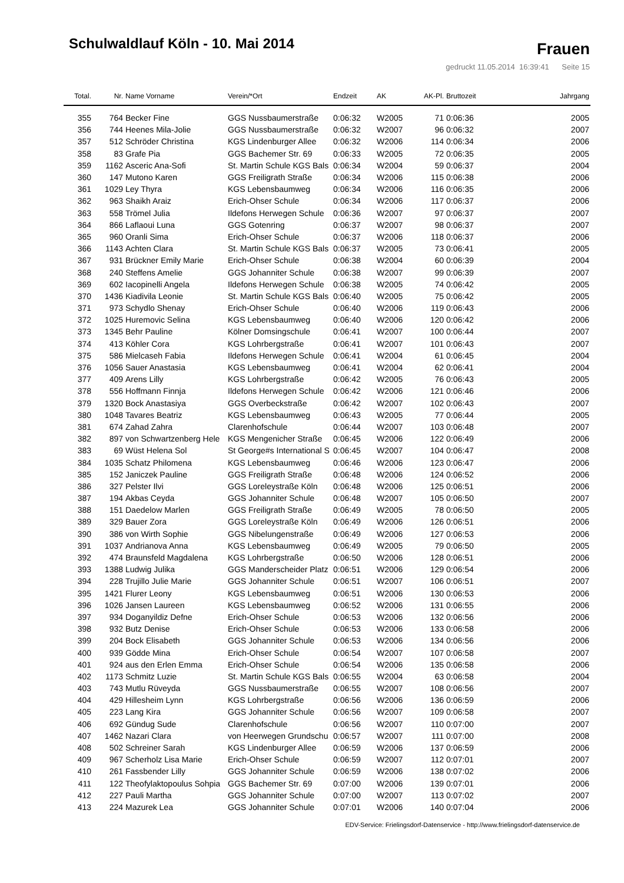Schulwaldlauf Köln - 10. Mai 2014
Frauen
gedruckt 11.05.2014 16:39:41 Seite 15
| Total. | Nr. | Name Vorname | Verein/*Ort | Endzeit | AK | AK-Pl. | Bruttozeit | Jahrgang |
| --- | --- | --- | --- | --- | --- | --- | --- | --- |
| 355 | 764 | Becker Fine | GGS Nussbaumerstraße | 0:06:32 | W2005 | 71 | 0:06:36 | 2005 |
| 356 | 744 | Heenes Mila-Jolie | GGS Nussbaumerstraße | 0:06:32 | W2007 | 96 | 0:06:32 | 2007 |
| 357 | 512 | Schröder Christina | KGS Lindenburger Allee | 0:06:32 | W2006 | 114 | 0:06:34 | 2006 |
| 358 | 83 | Grafe Pia | GGS Bachemer Str. 69 | 0:06:33 | W2005 | 72 | 0:06:35 | 2005 |
| 359 | 1162 | Asceric Ana-Sofi | St. Martin Schule KGS Bals | 0:06:34 | W2004 | 59 | 0:06:37 | 2004 |
| 360 | 147 | Mutono Karen | GGS Freiligrath Straße | 0:06:34 | W2006 | 115 | 0:06:38 | 2006 |
| 361 | 1029 | Ley Thyra | KGS Lebensbaumweg | 0:06:34 | W2006 | 116 | 0:06:35 | 2006 |
| 362 | 963 | Shaikh Araiz | Erich-Ohser Schule | 0:06:34 | W2006 | 117 | 0:06:37 | 2006 |
| 363 | 558 | Trömel Julia | Ildefons Herwegen Schule | 0:06:36 | W2007 | 97 | 0:06:37 | 2007 |
| 364 | 866 | Laflaoui Luna | GGS Gotenring | 0:06:37 | W2007 | 98 | 0:06:37 | 2007 |
| 365 | 960 | Oranli Sima | Erich-Ohser Schule | 0:06:37 | W2006 | 118 | 0:06:37 | 2006 |
| 366 | 1143 | Achten Clara | St. Martin Schule KGS Bals | 0:06:37 | W2005 | 73 | 0:06:41 | 2005 |
| 367 | 931 | Brückner Emily Marie | Erich-Ohser Schule | 0:06:38 | W2004 | 60 | 0:06:39 | 2004 |
| 368 | 240 | Steffens Amelie | GGS Johanniter Schule | 0:06:38 | W2007 | 99 | 0:06:39 | 2007 |
| 369 | 602 | Iacopinelli Angela | Ildefons Herwegen Schule | 0:06:38 | W2005 | 74 | 0:06:42 | 2005 |
| 370 | 1436 | Kiadivila Leonie | St. Martin Schule KGS Bals | 0:06:40 | W2005 | 75 | 0:06:42 | 2005 |
| 371 | 973 | Schydlo Shenay | Erich-Ohser Schule | 0:06:40 | W2006 | 119 | 0:06:43 | 2006 |
| 372 | 1025 | Huremovic Selina | KGS Lebensbaumweg | 0:06:40 | W2006 | 120 | 0:06:42 | 2006 |
| 373 | 1345 | Behr Pauline | Kölner Domsingschule | 0:06:41 | W2007 | 100 | 0:06:44 | 2007 |
| 374 | 413 | Köhler Cora | KGS Lohrbergstraße | 0:06:41 | W2007 | 101 | 0:06:43 | 2007 |
| 375 | 586 | Mielcaseh Fabia | Ildefons Herwegen Schule | 0:06:41 | W2004 | 61 | 0:06:45 | 2004 |
| 376 | 1056 | Sauer Anastasia | KGS Lebensbaumweg | 0:06:41 | W2004 | 62 | 0:06:41 | 2004 |
| 377 | 409 | Arens Lilly | KGS Lohrbergstraße | 0:06:42 | W2005 | 76 | 0:06:43 | 2005 |
| 378 | 556 | Hoffmann Finnja | Ildefons Herwegen Schule | 0:06:42 | W2006 | 121 | 0:06:46 | 2006 |
| 379 | 1320 | Bock Anastasiya | GGS Overbeckstraße | 0:06:42 | W2007 | 102 | 0:06:43 | 2007 |
| 380 | 1048 | Tavares Beatriz | KGS Lebensbaumweg | 0:06:43 | W2005 | 77 | 0:06:44 | 2005 |
| 381 | 674 | Zahad Zahra | Clarenhofschule | 0:06:44 | W2007 | 103 | 0:06:48 | 2007 |
| 382 | 897 | von Schwartzenberg Hele | KGS Mengenicher Straße | 0:06:45 | W2006 | 122 | 0:06:49 | 2006 |
| 383 | 69 | Wüst Helena Sol | St George#s International S | 0:06:45 | W2007 | 104 | 0:06:47 | 2008 |
| 384 | 1035 | Schatz Philomena | KGS Lebensbaumweg | 0:06:46 | W2006 | 123 | 0:06:47 | 2006 |
| 385 | 152 | Janiczek Pauline | GGS Freiligrath Straße | 0:06:48 | W2006 | 124 | 0:06:52 | 2006 |
| 386 | 327 | Pelster Ilvi | GGS Loreleystraße Köln | 0:06:48 | W2006 | 125 | 0:06:51 | 2006 |
| 387 | 194 | Akbas Ceyda | GGS Johanniter Schule | 0:06:48 | W2007 | 105 | 0:06:50 | 2007 |
| 388 | 151 | Daedelow Marlen | GGS Freiligrath Straße | 0:06:49 | W2005 | 78 | 0:06:50 | 2005 |
| 389 | 329 | Bauer Zora | GGS Loreleystraße Köln | 0:06:49 | W2006 | 126 | 0:06:51 | 2006 |
| 390 | 386 | von Wirth Sophie | GGS Nibelungenstraße | 0:06:49 | W2006 | 127 | 0:06:53 | 2006 |
| 391 | 1037 | Andrianova Anna | KGS Lebensbaumweg | 0:06:49 | W2005 | 79 | 0:06:50 | 2005 |
| 392 | 474 | Braunsfeld Magdalena | KGS Lohrbergstraße | 0:06:50 | W2006 | 128 | 0:06:51 | 2006 |
| 393 | 1388 | Ludwig Julika | GGS Manderscheider Platz | 0:06:51 | W2006 | 129 | 0:06:54 | 2006 |
| 394 | 228 | Trujillo Julie Marie | GGS Johanniter Schule | 0:06:51 | W2007 | 106 | 0:06:51 | 2007 |
| 395 | 1421 | Flurer Leony | KGS Lebensbaumweg | 0:06:51 | W2006 | 130 | 0:06:53 | 2006 |
| 396 | 1026 | Jansen Laureen | KGS Lebensbaumweg | 0:06:52 | W2006 | 131 | 0:06:55 | 2006 |
| 397 | 934 | Doganyildiz Defne | Erich-Ohser Schule | 0:06:53 | W2006 | 132 | 0:06:56 | 2006 |
| 398 | 932 | Butz Denise | Erich-Ohser Schule | 0:06:53 | W2006 | 133 | 0:06:58 | 2006 |
| 399 | 204 | Bock Elisabeth | GGS Johanniter Schule | 0:06:53 | W2006 | 134 | 0:06:56 | 2006 |
| 400 | 939 | Gödde Mina | Erich-Ohser Schule | 0:06:54 | W2007 | 107 | 0:06:58 | 2007 |
| 401 | 924 | aus den Erlen Emma | Erich-Ohser Schule | 0:06:54 | W2006 | 135 | 0:06:58 | 2006 |
| 402 | 1173 | Schmitz Luzie | St. Martin Schule KGS Bals | 0:06:55 | W2004 | 63 | 0:06:58 | 2004 |
| 403 | 743 | Mutlu Rüveyda | GGS Nussbaumerstraße | 0:06:55 | W2007 | 108 | 0:06:56 | 2007 |
| 404 | 429 | Hillesheim Lynn | KGS Lohrbergstraße | 0:06:56 | W2006 | 136 | 0:06:59 | 2006 |
| 405 | 223 | Lang Kira | GGS Johanniter Schule | 0:06:56 | W2007 | 109 | 0:06:58 | 2007 |
| 406 | 692 | Gündug Sude | Clarenhofschule | 0:06:56 | W2007 | 110 | 0:07:00 | 2007 |
| 407 | 1462 | Nazari Clara | von Heerwegen Grundschu | 0:06:57 | W2007 | 111 | 0:07:00 | 2008 |
| 408 | 502 | Schreiner Sarah | KGS Lindenburger Allee | 0:06:59 | W2006 | 137 | 0:06:59 | 2006 |
| 409 | 967 | Scherholz Lisa Marie | Erich-Ohser Schule | 0:06:59 | W2007 | 112 | 0:07:01 | 2007 |
| 410 | 261 | Fassbender Lilly | GGS Johanniter Schule | 0:06:59 | W2006 | 138 | 0:07:02 | 2006 |
| 411 | 122 | Theofylaktopoulus Sohpia | GGS Bachemer Str. 69 | 0:07:00 | W2006 | 139 | 0:07:01 | 2006 |
| 412 | 227 | Pauli Martha | GGS Johanniter Schule | 0:07:00 | W2007 | 113 | 0:07:02 | 2007 |
| 413 | 224 | Mazurek Lea | GGS Johanniter Schule | 0:07:01 | W2006 | 140 | 0:07:04 | 2006 |
EDV-Service: Frielingsdorf-Datenservice - http://www.frielingsdorf-datenservice.de